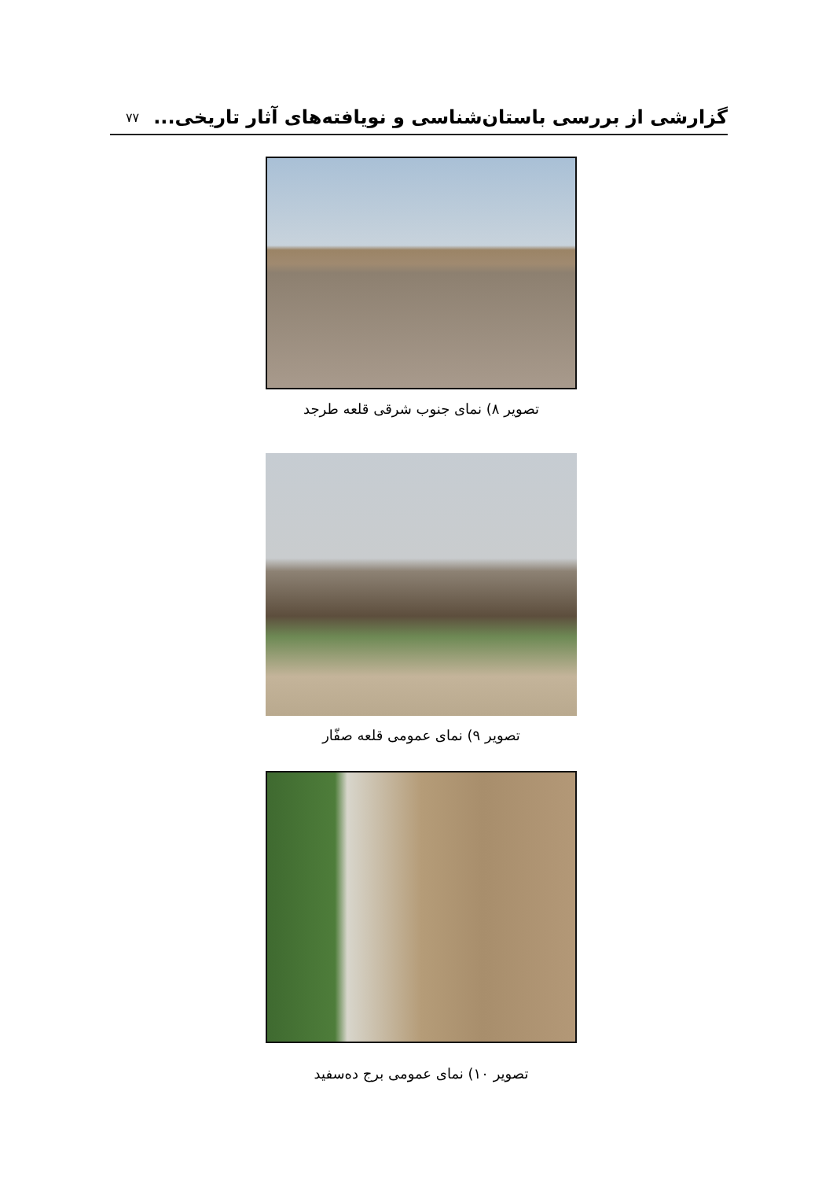گزارشی از بررسی باستان‌شناسی و نویافته‌های آثار تاریخی... ۷۷
تصویر ۸) نمای جنوب شرقی قلعه طرجد
تصویر ۹) نمای عمومی قلعه صفّار
تصویر ۱۰) نمای عمومی برج ده‌سفید